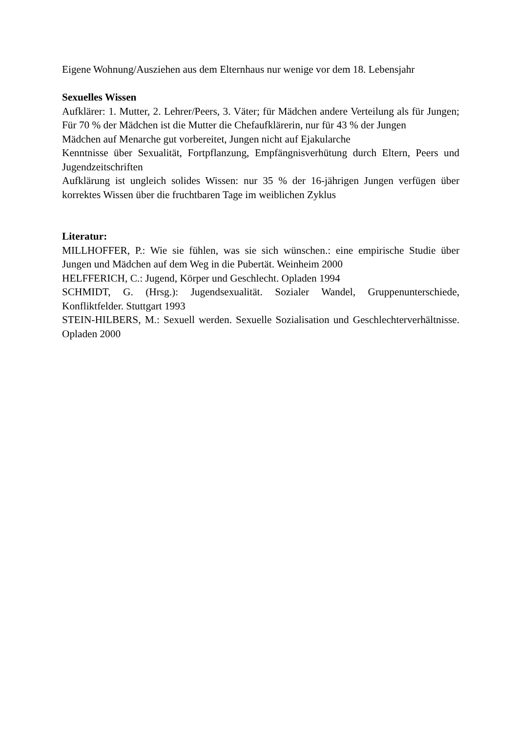Eigene Wohnung/Ausziehen aus dem Elternhaus nur wenige vor dem 18. Lebensjahr
Sexuelles Wissen
Aufklärer: 1. Mutter, 2. Lehrer/Peers, 3. Väter; für Mädchen andere Verteilung als für Jungen; Für 70 % der Mädchen ist die Mutter die Chefaufklärerin, nur für 43 % der Jungen
Mädchen auf Menarche gut vorbereitet, Jungen nicht auf Ejakularche
Kenntnisse über Sexualität, Fortpflanzung, Empfängnisverhütung durch Eltern, Peers und Jugendzeitschriften
Aufklärung ist ungleich solides Wissen: nur 35 % der 16-jährigen Jungen verfügen über korrektes Wissen über die fruchtbaren Tage im weiblichen Zyklus
Literatur:
MILLHOFFER, P.: Wie sie fühlen, was sie sich wünschen.: eine empirische Studie über Jungen und Mädchen auf dem Weg in die Pubertät. Weinheim 2000
HELFFERICH, C.: Jugend, Körper und Geschlecht. Opladen 1994
SCHMIDT, G. (Hrsg.): Jugendsexualität. Sozialer Wandel, Gruppenunterschiede, Konfliktfelder. Stuttgart 1993
STEIN-HILBERS, M.: Sexuell werden. Sexuelle Sozialisation und Geschlechterverhältnisse. Opladen 2000